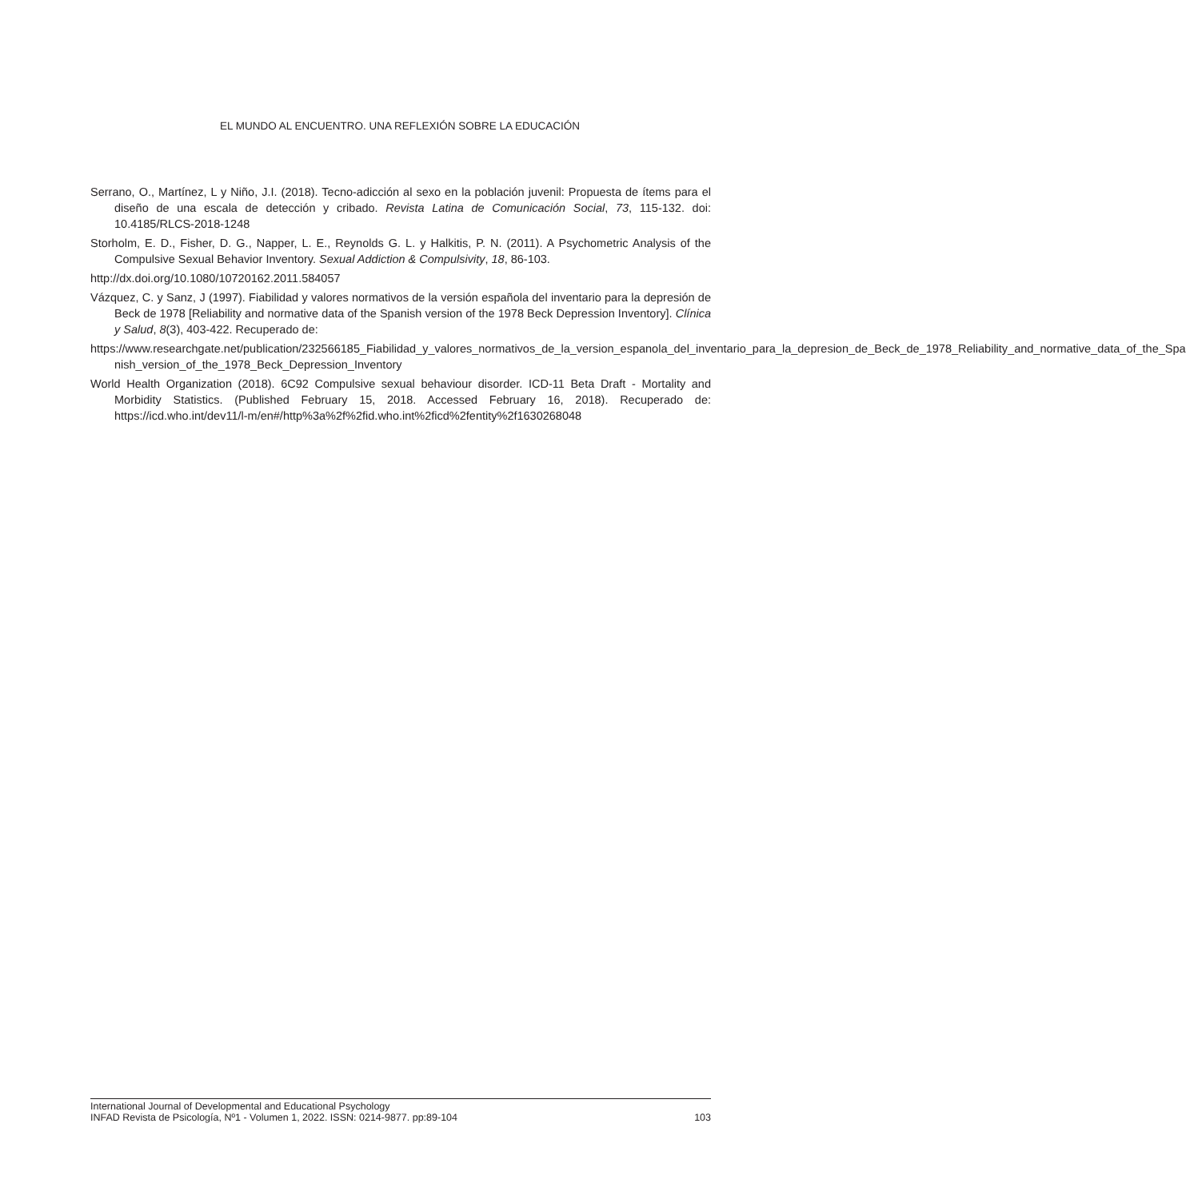EL MUNDO AL ENCUENTRO. UNA REFLEXIÓN SOBRE LA EDUCACIÓN
Serrano, O., Martínez, L y Niño, J.I. (2018). Tecno-adicción al sexo en la población juvenil: Propuesta de ítems para el diseño de una escala de detección y cribado. Revista Latina de Comunicación Social, 73, 115-132. doi: 10.4185/RLCS-2018-1248
Storholm, E. D., Fisher, D. G., Napper, L. E., Reynolds G. L. y Halkitis, P. N. (2011). A Psychometric Analysis of the Compulsive Sexual Behavior Inventory. Sexual Addiction & Compulsivity, 18, 86-103.
http://dx.doi.org/10.1080/10720162.2011.584057
Vázquez, C. y Sanz, J (1997). Fiabilidad y valores normativos de la versión española del inventario para la depresión de Beck de 1978 [Reliability and normative data of the Spanish version of the 1978 Beck Depression Inventory]. Clínica y Salud, 8(3), 403-422. Recuperado de:
https://www.researchgate.net/publication/232566185_Fiabilidad_y_valores_normativos_de_la_version_espanola_del_inventario_para_la_depresion_de_Beck_de_1978_Reliability_and_normative_data_of_the_Spa nish_version_of_the_1978_Beck_Depression_Inventory
World Health Organization (2018). 6C92 Compulsive sexual behaviour disorder. ICD-11 Beta Draft - Mortality and Morbidity Statistics. (Published February 15, 2018. Accessed February 16, 2018). Recuperado de: https://icd.who.int/dev11/l-m/en#/http%3a%2f%2fid.who.int%2ficd%2fentity%2f1630268048
International Journal of Developmental and Educational Psychology
INFAD Revista de Psicología, Nº1 - Volumen 1, 2022. ISSN: 0214-9877. pp:89-104 103